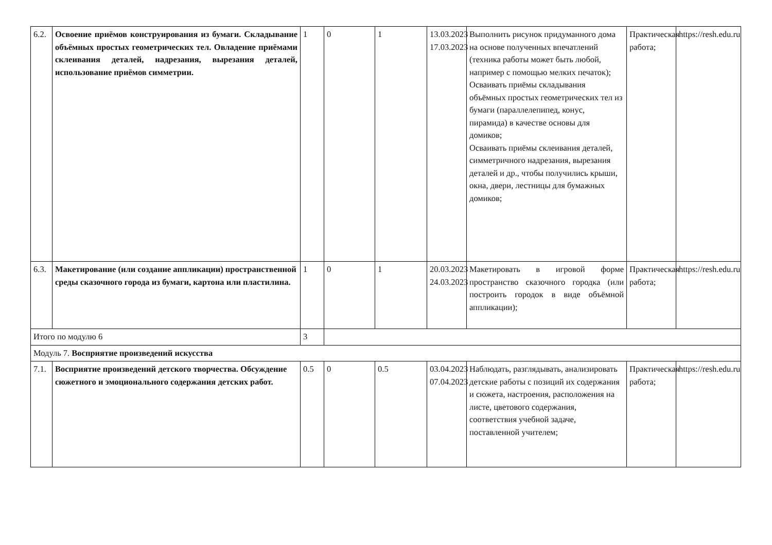| 6.2. | Освоение приёмов конструирования из бумаги. Складывание объёмных простых геометрических тел. Овладение приёмами склеивания деталей, надрезания, вырезания деталей, использование приёмов симметрии. | 1 | 0 | 1 | 13.03.2023 17.03.2023 | Выполнить рисунок придуманного дома на основе полученных впечатлений (техника работы может быть любой, например с помощью мелких печаток); Осваивать приёмы складывания объёмных простых геометрических тел из бумаги (параллелепипед, конус, пирамида) в качестве основы для домиков; Осваивать приёмы склеивания деталей, симметричного надрезания, вырезания деталей и др., чтобы получились крыши, окна, двери, лестницы для бумажных домиков; | Практическая работа; | https://resh.edu.ru |
| 6.3. | Макетирование (или создание аппликации) пространственной среды сказочного города из бумаги, картона или пластилина. | 1 | 0 | 1 | 20.03.2023 24.03.2023 | Макетировать в игровой форме пространство сказочного городка (или построить городок в виде объёмной аппликации); | Практическая работа; | https://resh.edu.ru |
| Итого по модулю 6 | | 3 | | | | | | |
| Модуль 7. Восприятие произведений искусства | | | | | | | | |
| 7.1. | Восприятие произведений детского творчества. Обсуждение сюжетного и эмоционального содержания детских работ. | 0.5 | 0 | 0.5 | 03.04.2023 07.04.2023 | Наблюдать, разглядывать, анализировать детские работы с позиций их содержания и сюжета, настроения, расположения на листе, цветового содержания, соответствия учебной задаче, поставленной учителем; | Практическая работа; | https://resh.edu.ru |